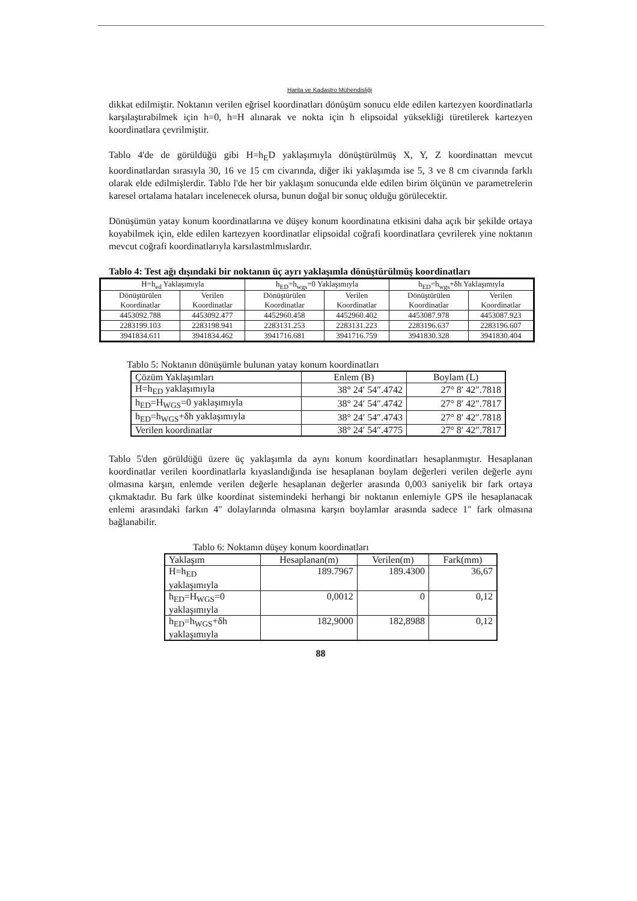Harita ve Kadastro Mühendisliği
dikkat edilmiştir. Noktanın verilen eğrisel koordinatları dönüşüm sonucu elde edilen kartezyen koordinatlarla karşılaştırabilmek için h=0, h=H alınarak ve nokta için h elipsoidal yüksekliği türetilerek kartezyen koordinatlara çevrilmiştir.
Tablo 4'de de görüldüğü gibi H=h<sub>E</sub>D yaklaşımıyla dönüştürülmüş X, Y, Z koordinattan mevcut koordinatlardan sırasıyla 30, 16 ve 15 cm civarında, diğer iki yaklaşımda ise 5, 3 ve 8 cm civarında farklı olarak elde edilmişlerdir. Tablo l'de her bir yaklaşım sonucunda elde edilen birim ölçünün ve parametrelerin karesel ortalama hataları incelenecek olursa, bunun doğal bir sonuç olduğu görülecektir.
Dönüşümün yatay konum koordinatlarına ve düşey konum koordinatına etkisini daha açık bir şekilde ortaya koyabilmek için, elde edilen kartezyen koordinatlar elipsoidal coğrafi koordinatlara çevrilerek yine noktanın mevcut coğrafi koordinatlarıyla karsılastmlmıslardır.
Tablo 4: Test ağı dışındaki bir noktanın üç ayrı yaklaşımla dönüştürülmüş koordinatları
| H=h<sub>ed</sub> Yaklaşımıyla | | h<sub>ED</sub>=h<sub>wgs</sub>=0 Yaklaşımıyla | | h<sub>ED</sub>=h<sub>wgs</sub>+δh Yaklaşımıyla | |
| --- | --- | --- | --- | --- | --- |
| Dönüştürülen Koordinatlar | Verilen Koordinatlar | Dönüştürülen Koordinatlar | Verilen Koordinatlar | Dönüştürülen Koordinatlar | Verilen Koordinatlar |
| 4453092.788 | 4453092.477 | 4452960.458 | 4452960.402 | 4453087.978 | 4453087.923 |
| 2283199.103 | 2283198.941 | 2283131.253 | 2283131.223 | 2283196.637 | 2283196.607 |
| 3941834.611 | 3941834.462 | 3941716.681 | 3941716.759 | 3941830.328 | 3941830.404 |
Tablo 5: Noktanın dönüşümle bulunan yatay konum koordinatları
| Çözüm Yaklaşımları | Enlem (B) | Boylam (L) |
| H=h<sub>ED</sub> yaklaşımıyla | 38° 24′ 54″.4742 | 27° 8′ 42″.7818 |
| h<sub>ED</sub>=H<sub>WGS</sub>=0 yaklaşımıyla | 38° 24′ 54″.4742 | 27° 8′ 42″.7817 |
| h<sub>ED</sub>=h<sub>WGS</sub>+δh yaklaşımıyla | 38° 24′ 54″.4743 | 27° 8′ 42″.7818 |
| Verilen koordinatlar | 38° 24′ 54″.4775 | 27° 8′ 42″.7817 |
Tablo 5'den görüldüğü üzere üç yaklaşımla da aynı konum koordinatları hesaplanmıştır. Hesaplanan koordinatlar verilen koordinatlarla kıyaslandığında ise hesaplanan boylam değerleri verilen değerle aynı olmasına karşın, enlemde verilen değerle hesaplanan değerler arasında 0,003 saniyelik bir fark ortaya çıkmaktadır. Bu fark ülke koordinat sistemindeki herhangi bir noktanın enlemiyle GPS ile hesaplanacak enlemi arasındaki farkın 4" dolaylarında olmasına karşın boylamlar arasında sadece 1" fark olmasına bağlanabilir.
Tablo 6: Noktanın düşey konum koordinatları
| Yaklaşım | Hesaplanan(m) | Verilen(m) | Fark(mm) |
| H=h<sub>ED</sub> yaklaşımıyla | 189.7967 | 189.4300 | 36,67 |
| h<sub>ED</sub>=H<sub>WGS</sub>=0 yaklaşımıyla | 0,0012 | 0 | 0,12 |
| h<sub>ED</sub>=h<sub>WGS</sub>+δh yaklaşımıyla | 182,9000 | 182,8988 | 0,12 |
88